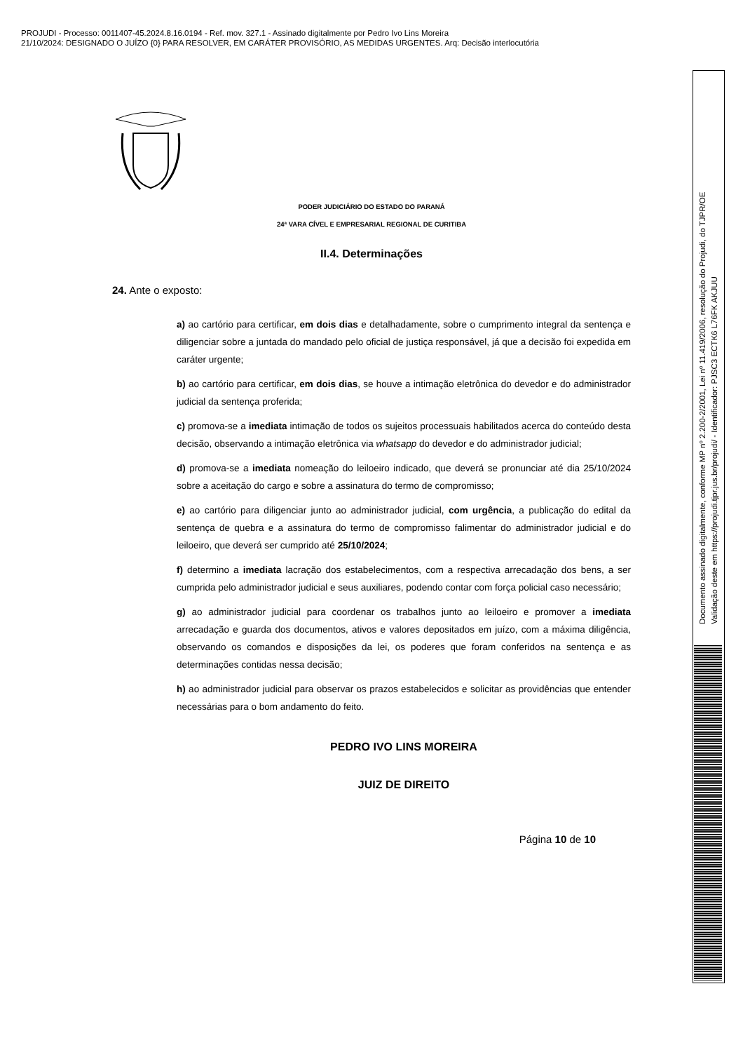PROJUDI - Processo: 0011407-45.2024.8.16.0194 - Ref. mov. 327.1 - Assinado digitalmente por Pedro Ivo Lins Moreira
21/10/2024: DESIGNADO O JUÍZO {0} PARA RESOLVER, EM CARÁTER PROVISÓRIO, AS MEDIDAS URGENTES. Arq: Decisão interlocutória
Documento assinado digitalmente, conforme MP nº 2.200-2/2001, Lei nº 11.419/2006, resolução do Projudi, do TJPR/OE
Validação deste em https://projudi.tjpr.jus.br/projudi/ - Identificador: PJSC3 ECTK6 L76FK AKJUU
PODER JUDICIÁRIO DO ESTADO DO PARANÁ
24ª VARA CÍVEL E EMPRESARIAL REGIONAL DE CURITIBA
II.4. Determinações
24. Ante o exposto:
a) ao cartório para certificar, em dois dias e detalhadamente, sobre o cumprimento integral da sentença e diligenciar sobre a juntada do mandado pelo oficial de justiça responsável, já que a decisão foi expedida em caráter urgente;
b) ao cartório para certificar, em dois dias, se houve a intimação eletrônica do devedor e do administrador judicial da sentença proferida;
c) promova-se a imediata intimação de todos os sujeitos processuais habilitados acerca do conteúdo desta decisão, observando a intimação eletrônica via whatsapp do devedor e do administrador judicial;
d) promova-se a imediata nomeação do leiloeiro indicado, que deverá se pronunciar até dia 25/10/2024 sobre a aceitação do cargo e sobre a assinatura do termo de compromisso;
e) ao cartório para diligenciar junto ao administrador judicial, com urgência, a publicação do edital da sentença de quebra e a assinatura do termo de compromisso falimentar do administrador judicial e do leiloeiro, que deverá ser cumprido até 25/10/2024;
f) determino a imediata lacração dos estabelecimentos, com a respectiva arrecadação dos bens, a ser cumprida pelo administrador judicial e seus auxiliares, podendo contar com força policial caso necessário;
g) ao administrador judicial para coordenar os trabalhos junto ao leiloeiro e promover a imediata arrecadação e guarda dos documentos, ativos e valores depositados em juízo, com a máxima diligência, observando os comandos e disposições da lei, os poderes que foram conferidos na sentença e as determinações contidas nessa decisão;
h) ao administrador judicial para observar os prazos estabelecidos e solicitar as providências que entender necessárias para o bom andamento do feito.
PEDRO IVO LINS MOREIRA
JUIZ DE DIREITO
Página 10 de 10